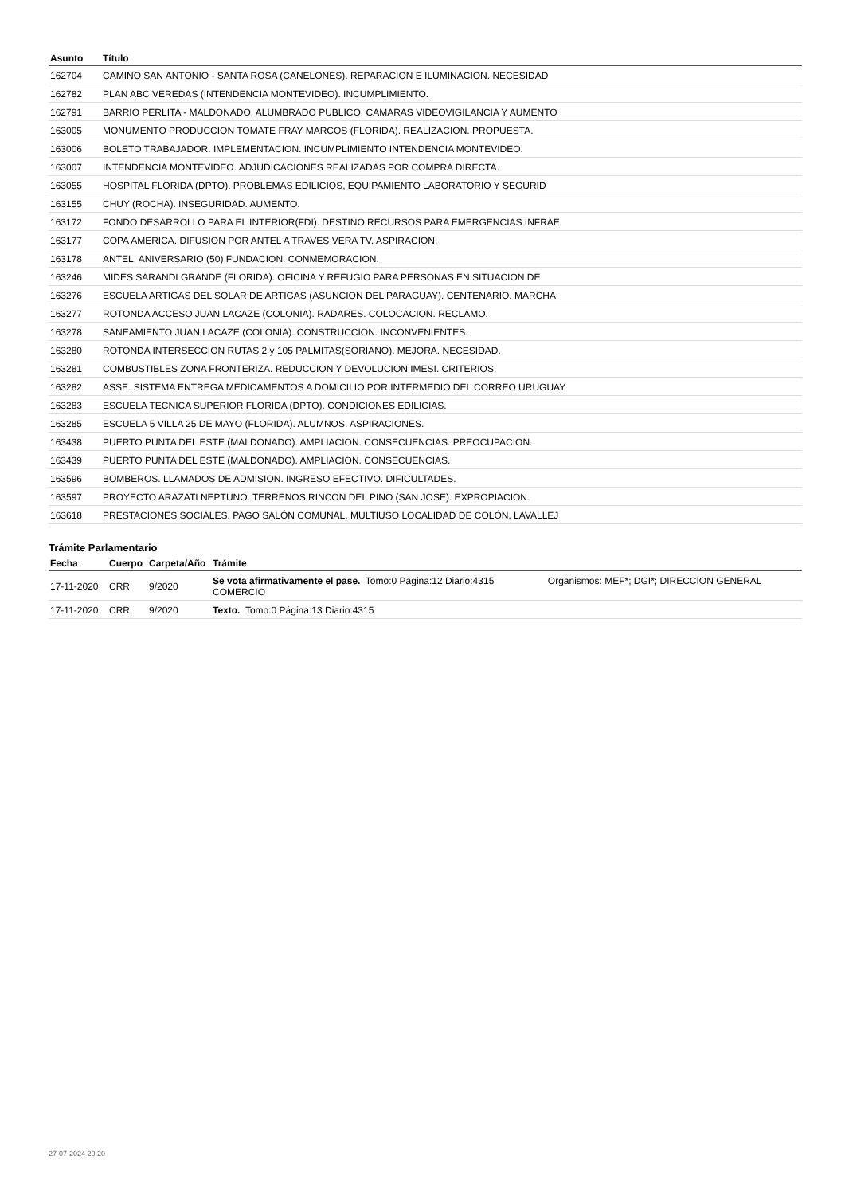| Asunto | Título |
| --- | --- |
| 162704 | CAMINO SAN ANTONIO - SANTA ROSA (CANELONES). REPARACION E ILUMINACION. NECESIDAD |
| 162782 | PLAN ABC VEREDAS (INTENDENCIA MONTEVIDEO). INCUMPLIMIENTO. |
| 162791 | BARRIO PERLITA - MALDONADO. ALUMBRADO PUBLICO, CAMARAS VIDEOVIGILANCIA Y AUMENTO |
| 163005 | MONUMENTO PRODUCCION TOMATE FRAY MARCOS (FLORIDA). REALIZACION. PROPUESTA. |
| 163006 | BOLETO TRABAJADOR. IMPLEMENTACION. INCUMPLIMIENTO INTENDENCIA MONTEVIDEO. |
| 163007 | INTENDENCIA MONTEVIDEO. ADJUDICACIONES REALIZADAS POR COMPRA DIRECTA. |
| 163055 | HOSPITAL FLORIDA (DPTO). PROBLEMAS EDILICIOS, EQUIPAMIENTO LABORATORIO Y SEGURID |
| 163155 | CHUY (ROCHA). INSEGURIDAD. AUMENTO. |
| 163172 | FONDO DESARROLLO PARA EL INTERIOR(FDI). DESTINO RECURSOS PARA EMERGENCIAS INFRAE |
| 163177 | COPA AMERICA. DIFUSION POR ANTEL A TRAVES VERA TV. ASPIRACION. |
| 163178 | ANTEL. ANIVERSARIO (50) FUNDACION. CONMEMORACION. |
| 163246 | MIDES SARANDI GRANDE (FLORIDA). OFICINA Y REFUGIO PARA PERSONAS EN SITUACION DE |
| 163276 | ESCUELA ARTIGAS DEL SOLAR DE ARTIGAS (ASUNCION DEL PARAGUAY). CENTENARIO. MARCHA |
| 163277 | ROTONDA ACCESO JUAN LACAZE (COLONIA). RADARES. COLOCACION. RECLAMO. |
| 163278 | SANEAMIENTO JUAN LACAZE (COLONIA). CONSTRUCCION. INCONVENIENTES. |
| 163280 | ROTONDA INTERSECCION RUTAS 2 y 105 PALMITAS(SORIANO). MEJORA. NECESIDAD. |
| 163281 | COMBUSTIBLES ZONA FRONTERIZA. REDUCCION Y DEVOLUCION IMESI. CRITERIOS. |
| 163282 | ASSE. SISTEMA ENTREGA MEDICAMENTOS A DOMICILIO POR INTERMEDIO DEL CORREO URUGUAY |
| 163283 | ESCUELA TECNICA SUPERIOR FLORIDA (DPTO). CONDICIONES EDILICIAS. |
| 163285 | ESCUELA 5 VILLA 25 DE MAYO (FLORIDA). ALUMNOS. ASPIRACIONES. |
| 163438 | PUERTO PUNTA DEL ESTE (MALDONADO). AMPLIACION. CONSECUENCIAS. PREOCUPACION. |
| 163439 | PUERTO PUNTA DEL ESTE (MALDONADO). AMPLIACION. CONSECUENCIAS. |
| 163596 | BOMBEROS. LLAMADOS DE ADMISION. INGRESO EFECTIVO. DIFICULTADES. |
| 163597 | PROYECTO ARAZATI NEPTUNO. TERRENOS RINCON DEL PINO (SAN JOSE). EXPROPIACION. |
| 163618 | PRESTACIONES SOCIALES. PAGO SALÓN COMUNAL, MULTIUSO LOCALIDAD DE COLÓN, LAVALLEJ |
Trámite Parlamentario
| Fecha | Cuerpo | Carpeta/Año | Trámite | |
| --- | --- | --- | --- | --- |
| 17-11-2020 | CRR | 9/2020 | Se vota afirmativamente el pase. Tomo:0 Página:12 Diario:4315 COMERCIO | Organismos: MEF*; DGI*; DIRECCION GENERAL |
| 17-11-2020 | CRR | 9/2020 | Texto. Tomo:0 Página:13 Diario:4315 | |
27-07-2024 20:20